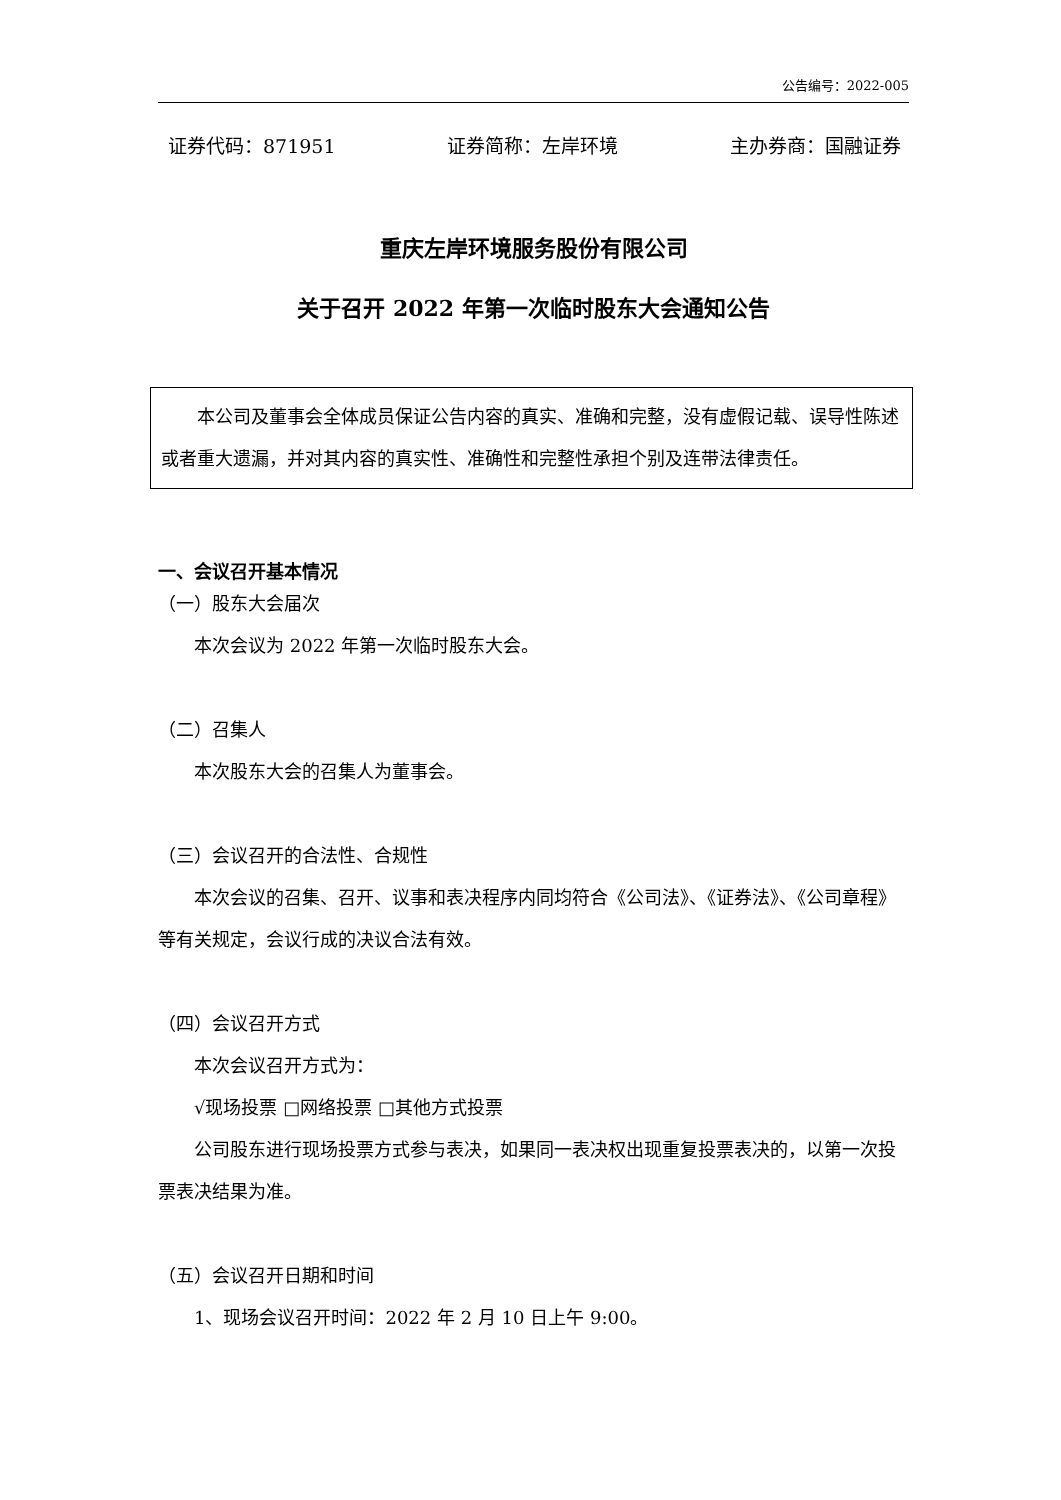公告编号：2022-005
证券代码：871951 证券简称：左岸环境 主办券商：国融证券
重庆左岸环境服务股份有限公司
关于召开 2022 年第一次临时股东大会通知公告
本公司及董事会全体成员保证公告内容的真实、准确和完整，没有虚假记载、误导性陈述或者重大遗漏，并对其内容的真实性、准确性和完整性承担个别及连带法律责任。
一、会议召开基本情况
（一）股东大会届次
本次会议为 2022 年第一次临时股东大会。
（二）召集人
本次股东大会的召集人为董事会。
（三）会议召开的合法性、合规性
本次会议的召集、召开、议事和表决程序内同均符合《公司法》、《证券法》、《公司章程》等有关规定，会议行成的决议合法有效。
（四）会议召开方式
本次会议召开方式为：
√现场投票 □网络投票 □其他方式投票
公司股东进行现场投票方式参与表决，如果同一表决权出现重复投票表决的，以第一次投票表决结果为准。
（五）会议召开日期和时间
1、现场会议召开时间：2022 年 2 月 10 日上午 9:00。